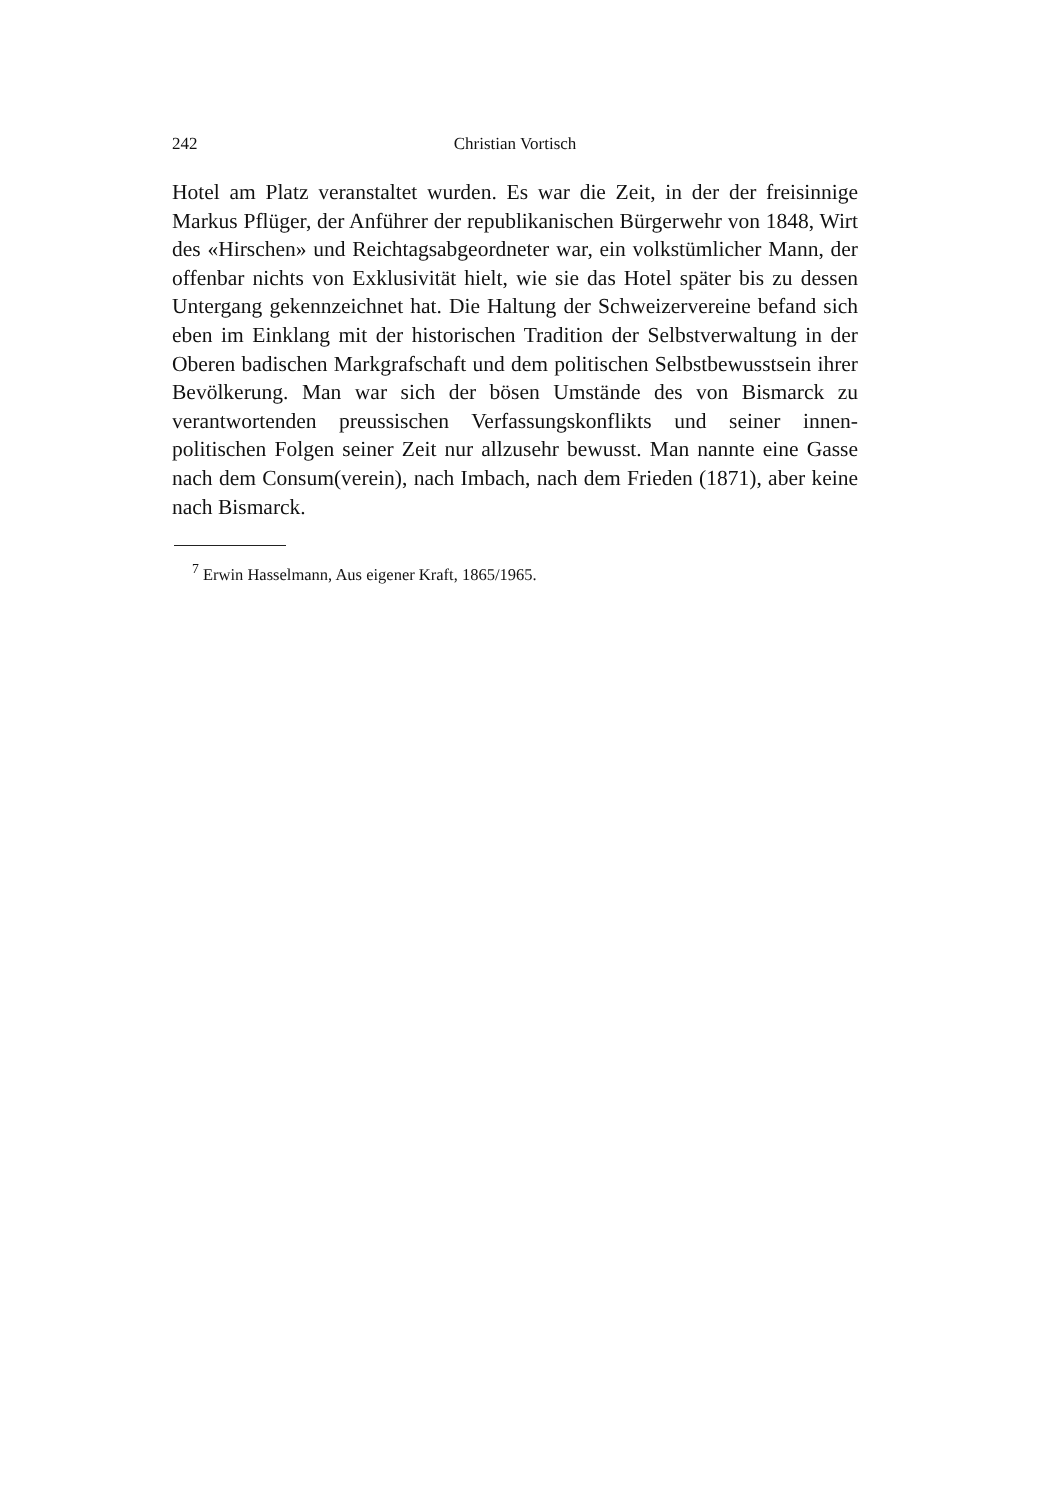242 Christian Vortisch
Hotel am Platz veranstaltet wurden. Es war die Zeit, in der der frei­sinnige Markus Pflüger, der Anführer der republikanischen Bürger­wehr von 1848, Wirt des «Hirschen» und Reichtagsabgeordneter war, ein volkstümlicher Mann, der offenbar nichts von Exklusivität hielt, wie sie das Hotel später bis zu dessen Untergang gekennzeichnet hat. Die Haltung der Schweizervereine befand sich eben im Einklang mit der historischen Tradition der Selbstverwaltung in der Oberen badi­schen Markgrafschaft und dem politischen Selbstbewusstsein ihrer Bevölkerung. Man war sich der bösen Umstände des von Bismarck zu verantwortenden preussischen Verfassungskonflikts und seiner innen­politischen Folgen seiner Zeit nur allzusehr bewusst. Man nannte eine Gasse nach dem Consum(verein), nach Imbach, nach dem Frieden (1871), aber keine nach Bismarck.
<sup>7</sup> Erwin Hasselmann, Aus eigener Kraft, 1865/1965.